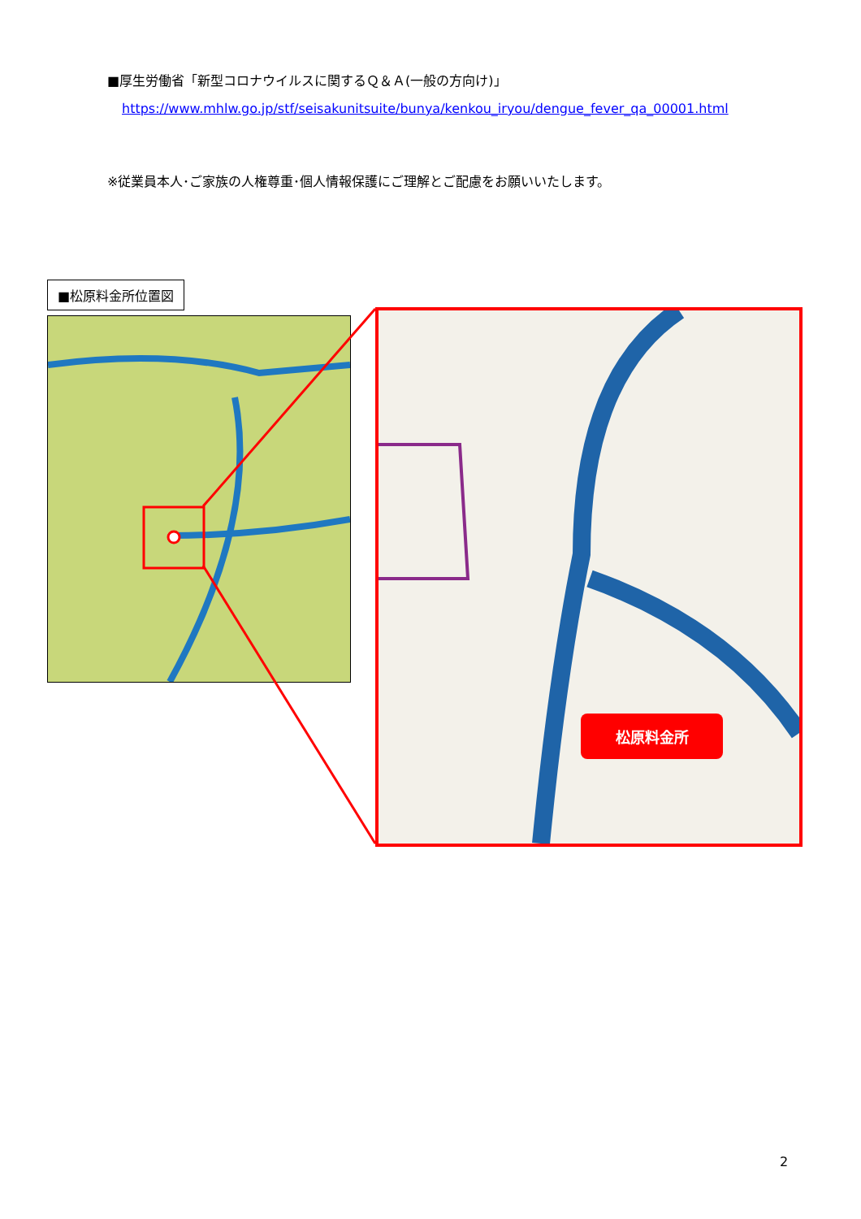■厚生労働省「新型コロナウイルスに関するＱ＆Ａ(一般の方向け)」
https://www.mhlw.go.jp/stf/seisakunitsuite/bunya/kenkou_iryou/dengue_fever_qa_00001.html
※従業員本人･ご家族の人権尊重･個人情報保護にご理解とご配慮をお願いいたします。
■松原料金所位置図
松原料金所
2